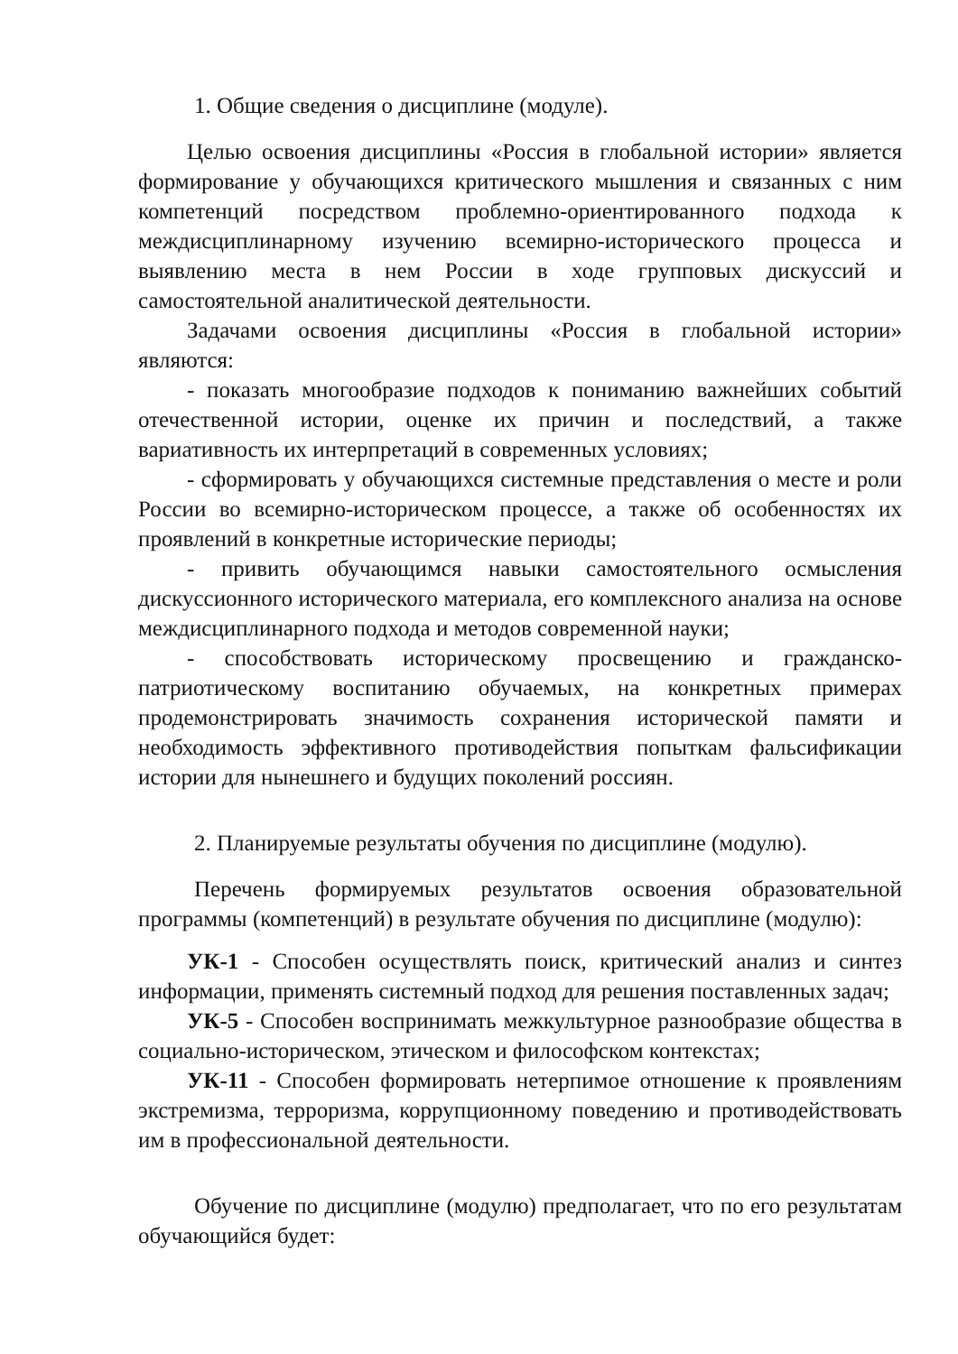1. Общие сведения о дисциплине (модуле).
Целью освоения дисциплины «Россия в глобальной истории» является формирование у обучающихся критического мышления и связанных с ним компетенций посредством проблемно-ориентированного подхода к междисциплинарному изучению всемирно-исторического процесса и выявлению места в нем России в ходе групповых дискуссий и самостоятельной аналитической деятельности.
Задачами освоения дисциплины «Россия в глобальной истории» являются:
- показать многообразие подходов к пониманию важнейших событий отечественной истории, оценке их причин и последствий, а также вариативность их интерпретаций в современных условиях;
- сформировать у обучающихся системные представления о месте и роли России во всемирно-историческом процессе, а также об особенностях их проявлений в конкретные исторические периоды;
- привить обучающимся навыки самостоятельного осмысления дискуссионного исторического материала, его комплексного анализа на основе междисциплинарного подхода и методов современной науки;
- способствовать историческому просвещению и гражданско-патриотическому воспитанию обучаемых, на конкретных примерах продемонстрировать значимость сохранения исторической памяти и необходимость эффективного противодействия попыткам фальсификации истории для нынешнего и будущих поколений россиян.
2. Планируемые результаты обучения по дисциплине (модулю).
Перечень формируемых результатов освоения образовательной программы (компетенций) в результате обучения по дисциплине (модулю):
УК-1 - Способен осуществлять поиск, критический анализ и синтез информации, применять системный подход для решения поставленных задач;
УК-5 - Способен воспринимать межкультурное разнообразие общества в социально-историческом, этическом и философском контекстах;
УК-11 - Способен формировать нетерпимое отношение к проявлениям экстремизма, терроризма, коррупционному поведению и противодействовать им в профессиональной деятельности.
Обучение по дисциплине (модулю) предполагает, что по его результатам обучающийся будет: